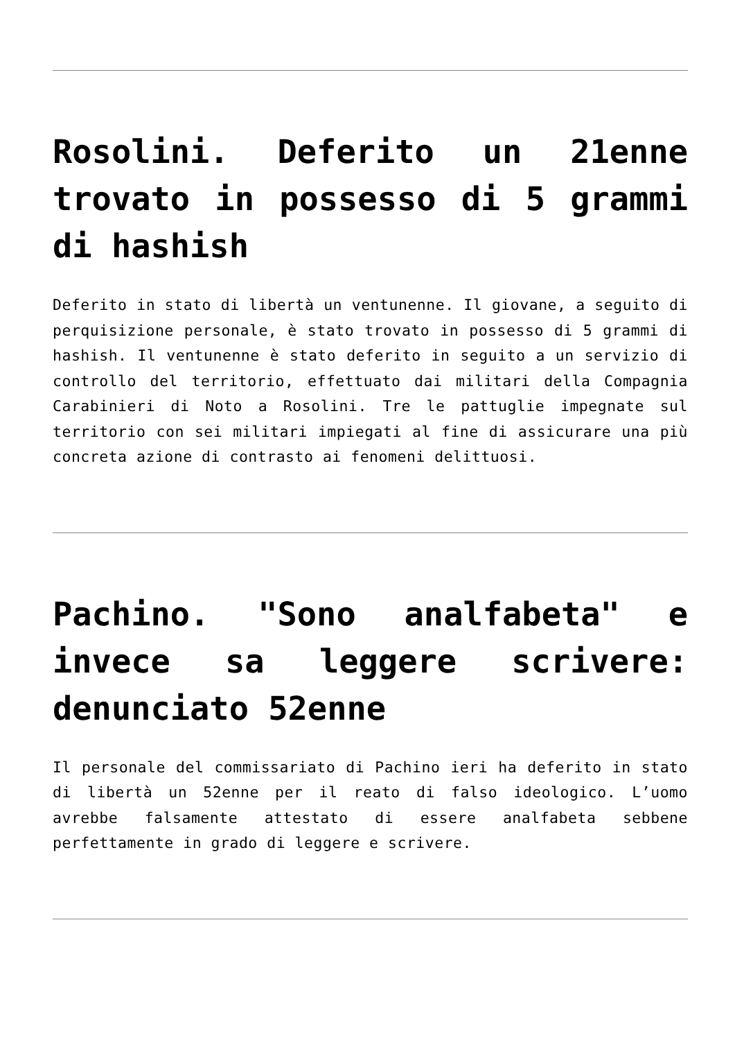Rosolini. Deferito un 21enne trovato in possesso di 5 grammi di hashish
Deferito in stato di libertà un ventunenne. Il giovane, a seguito di perquisizione personale, è stato trovato in possesso di 5 grammi di hashish. Il ventunenne è stato deferito in seguito a un servizio di controllo del territorio, effettuato dai militari della Compagnia Carabinieri di Noto a Rosolini. Tre le pattuglie impegnate sul territorio con sei militari impiegati al fine di assicurare una più concreta azione di contrasto ai fenomeni delittuosi.
Pachino. "Sono analfabeta" e invece sa leggere scrivere: denunciato 52enne
Il personale del commissariato di Pachino ieri ha deferito in stato di libertà un 52enne per il reato di falso ideologico. L’uomo avrebbe falsamente attestato di essere analfabeta sebbene perfettamente in grado di leggere e scrivere.